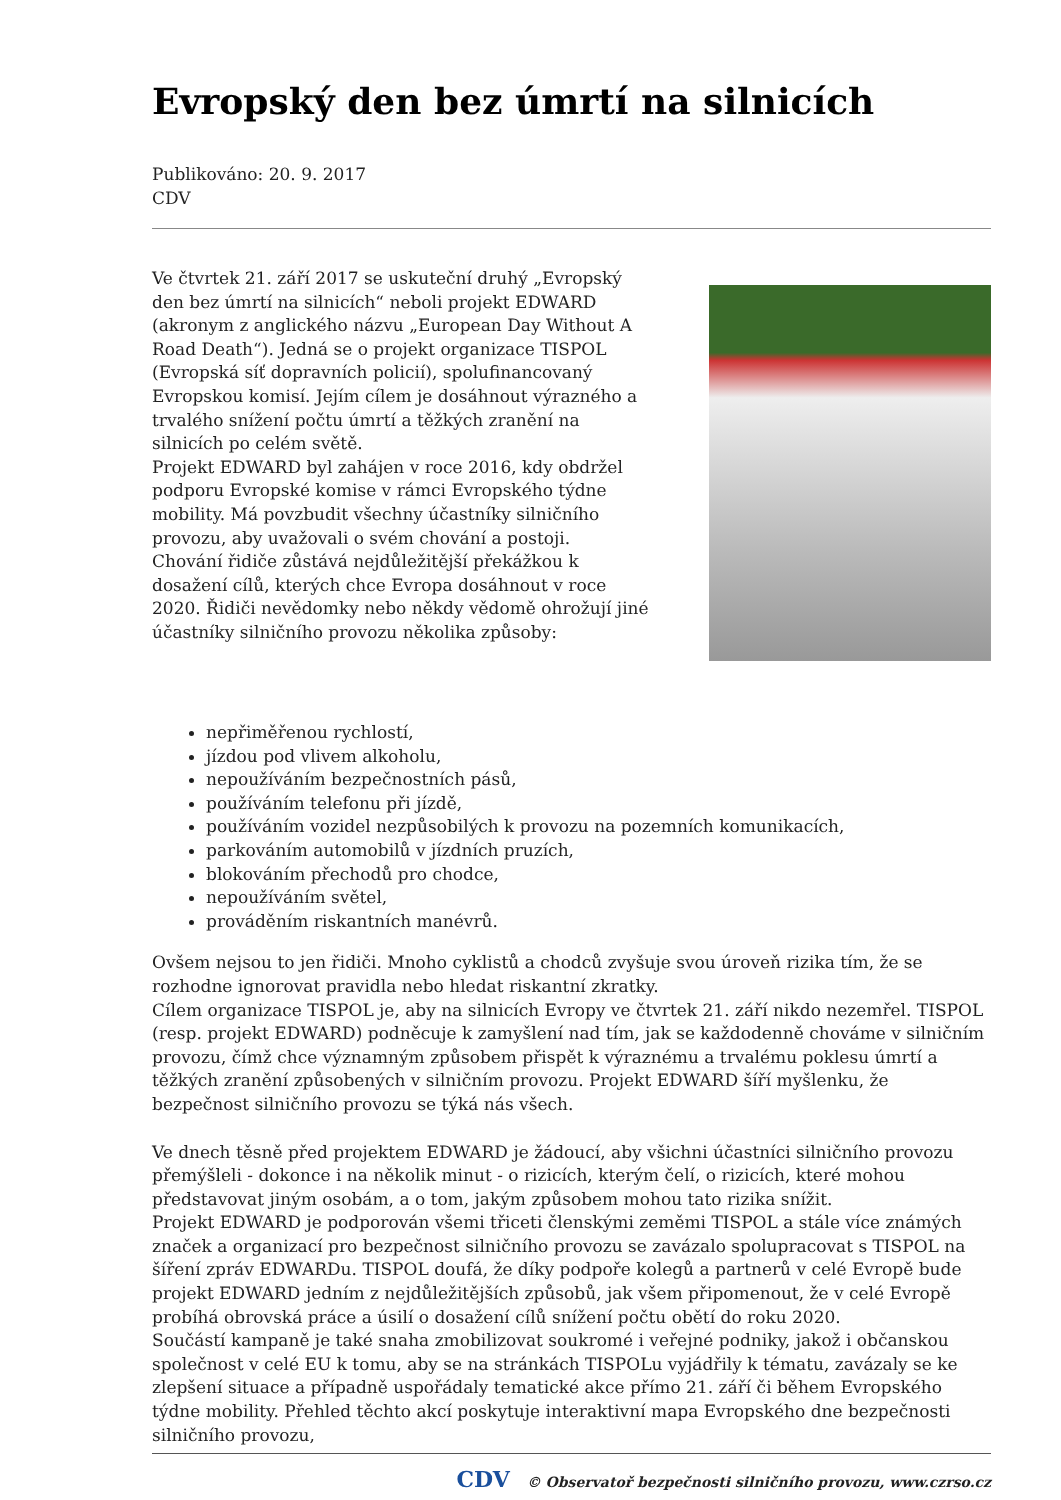Evropský den bez úmrtí na silnicích
Publikováno: 20. 9. 2017
CDV
Ve čtvrtek 21. září 2017 se uskuteční druhý „Evropský den bez úmrtí na silnicích“ neboli projekt EDWARD (akronym z anglického názvu „European Day Without A Road Death“). Jedná se o projekt organizace TISPOL (Evropská síť dopravních policií), spolufinancovaný Evropskou komisí. Jejím cílem je dosáhnout výrazného a trvalého snížení počtu úmrtí a těžkých zranění na silnicích po celém světě.
Projekt EDWARD byl zahájen v roce 2016, kdy obdržel podporu Evropské komise v rámci Evropského týdne mobility. Má povzbudit všechny účastníky silničního provozu, aby uvažovali o svém chování a postoji.
Chování řidiče zůstává nejdůležitější překážkou k dosažení cílů, kterých chce Evropa dosáhnout v roce 2020. Řidiči nevědomky nebo někdy vědomě ohrožují jiné účastníky silničního provozu několika způsoby:
nepřiměřenou rychlostí,
jízdou pod vlivem alkoholu,
nepoužíváním bezpečnostních pásů,
používáním telefonu při jízdě,
používáním vozidel nezpůsobilých k provozu na pozemních komunikacích,
parkováním automobilů v jízdních pruzích,
blokováním přechodů pro chodce,
nepoužíváním světel,
prováděním riskantních manévrů.
Ovšem nejsou to jen řidiči. Mnoho cyklistů a chodců zvyšuje svou úroveň rizika tím, že se rozhodne ignorovat pravidla nebo hledat riskantní zkratky.
Cílem organizace TISPOL je, aby na silnicích Evropy ve čtvrtek 21. září nikdo nezemřel. TISPOL (resp. projekt EDWARD) podněcuje k zamyšlení nad tím, jak se každodenně chováme v silničním provozu, čímž chce významným způsobem přispět k výraznému a trvalému poklesu úmrtí a těžkých zranění způsobených v silničním provozu. Projekt EDWARD šíří myšlenku, že bezpečnost silničního provozu se týká nás všech.
Ve dnech těsně před projektem EDWARD je žádoucí, aby všichni účastníci silničního provozu přemýšleli - dokonce i na několik minut - o rizicích, kterým čelí, o rizicích, které mohou představovat jiným osobám, a o tom, jakým způsobem mohou tato rizika snížit.
Projekt EDWARD je podporován všemi třiceti členskými zeměmi TISPOL a stále více známých značek a organizací pro bezpečnost silničního provozu se zavázalo spolupracovat s TISPOL na šíření zpráv EDWARDu. TISPOL doufá, že díky podpoře kolegů a partnerů v celé Evropě bude projekt EDWARD jedním z nejdůležitějších způsobů, jak všem připomenout, že v celé Evropě probíhá obrovská práce a úsilí o dosažení cílů snížení počtu obětí do roku 2020.
Součástí kampaně je také snaha zmobilizovat soukromé i veřejné podniky, jakož i občanskou společnost v celé EU k tomu, aby se na stránkách TISPOLu vyjádřily k tématu, zavázaly se ke zlepšení situace a případně uspořádaly tematické akce přímo 21. září či během Evropského týdne mobility. Přehled těchto akcí poskytuje interaktivní mapa Evropského dne bezpečnosti silničního provozu,
CDV © Observatoř bezpečnosti silničního provozu, www.czrso.cz